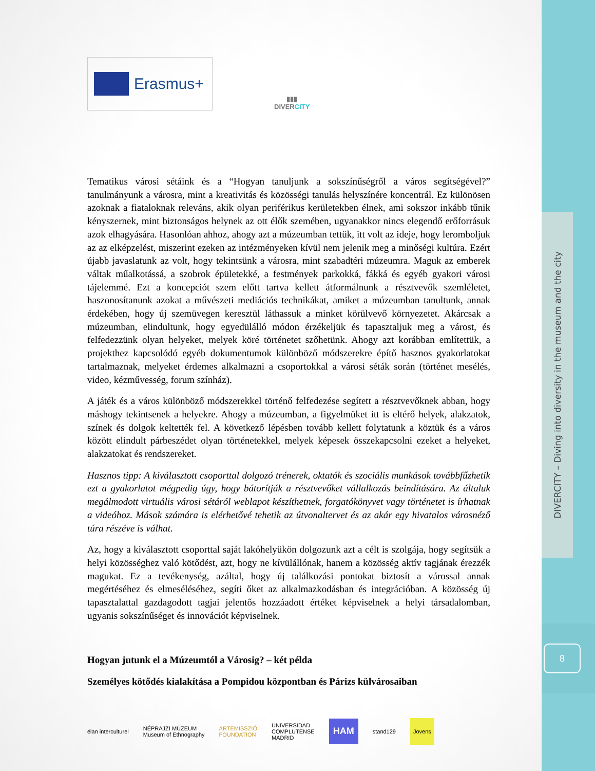DIVERCITY – Diving into diversity in the museum and the city
8
Erasmus+
▮▮▮
DIVERCITY
Tematikus városi sétáink és a “Hogyan tanuljunk a sokszínűségről a város segítségével?” tanulmányunk a városra, mint a kreativitás és közösségi tanulás helyszínére koncentrál. Ez különösen azoknak a fiataloknak releváns, akik olyan periférikus kerületekben élnek, ami sokszor inkább tűnik kényszernek, mint biztonságos helynek az ott élők szemében, ugyanakkor nincs elegendő erőforrásuk azok elhagyására. Hasonlóan ahhoz, ahogy azt a múzeumban tettük, itt volt az ideje, hogy leromboljuk az az elképzelést, miszerint ezeken az intézményeken kívül nem jelenik meg a minőségi kultúra. Ezért újabb javaslatunk az volt, hogy tekintsünk a városra, mint szabadtéri múzeumra. Maguk az emberek váltak műalkotássá, a szobrok épületekké, a festmények parkokká, fákká és egyéb gyakori városi tájelemmé. Ezt a koncepciót szem előtt tartva kellett átformálnunk a résztvevők szemléletet, haszonosítanunk azokat a művészeti mediációs technikákat, amiket a múzeumban tanultunk, annak érdekében, hogy új szemüvegen keresztül láthassuk a minket körülvevő környezetet. Akárcsak a múzeumban, elindultunk, hogy egyedülálló módon érzékeljük és tapasztaljuk meg a várost, és felfedezzünk olyan helyeket, melyek köré történetet szőhetünk. Ahogy azt korábban említettük, a projekthez kapcsolódó egyéb dokumentumok különböző módszerekre építő hasznos gyakorlatokat tartalmaznak, melyeket érdemes alkalmazni a csoportokkal a városi séták során (történet mesélés, video, kézművesség, forum színház).
A játék és a város különböző módszerekkel történő felfedezése segített a résztvevőknek abban, hogy máshogy tekintsenek a helyekre. Ahogy a múzeumban, a figyelmüket itt is eltérő helyek, alakzatok, színek és dolgok keltették fel. A következő lépésben tovább kellett folytatunk a köztük és a város között elindult párbeszédet olyan történetekkel, melyek képesek összekapcsolni ezeket a helyeket, alakzatokat és rendszereket.
Hasznos tipp: A kiválasztott csoporttal dolgozó trénerek, oktatók és szociális munkások továbbfűzhetik ezt a gyakorlatot mégpedig úgy, hogy bátorítják a résztvevőket vállalkozás beindítására. Az általuk megálmodott virtuális városi sétáról weblapot készíthetnek, forgatókönyvet vagy történetet is írhatnak a videóhoz. Mások számára is elérhetővé tehetik az útvonaltervet és az akár egy hivatalos városnéző túra részéve is válhat.
Az, hogy a kiválasztott csoporttal saját lakóhelyükön dolgozunk azt a célt is szolgája, hogy segítsük a helyi közösséghez való kötődést, azt, hogy ne kívülállónak, hanem a közösség aktív tagjának érezzék magukat. Ez a tevékenység, azáltal, hogy új találkozási pontokat biztosít a várossal annak megértéséhez és elmeséléséhez, segíti őket az alkalmazkodásban és integrációban. A közösség új tapasztalattal gazdagodott tagjai jelentős hozzáadott értéket képviselnek a helyi társadalomban, ugyanis sokszínűséget és innovációt képviselnek.
Hogyan jutunk el a Múzeumtól a Városig? – két példa
Személyes kötődés kialakítása a Pompidou központban és Párizs külvárosaiban
élan interculturel NÉPRAJZI MÚZEUM
Museum of Ethnography ARTEMISSZIÓ
FOUNDATION UNIVERSIDAD
COMPLUTENSE
MADRID HAM stand129 Jovens